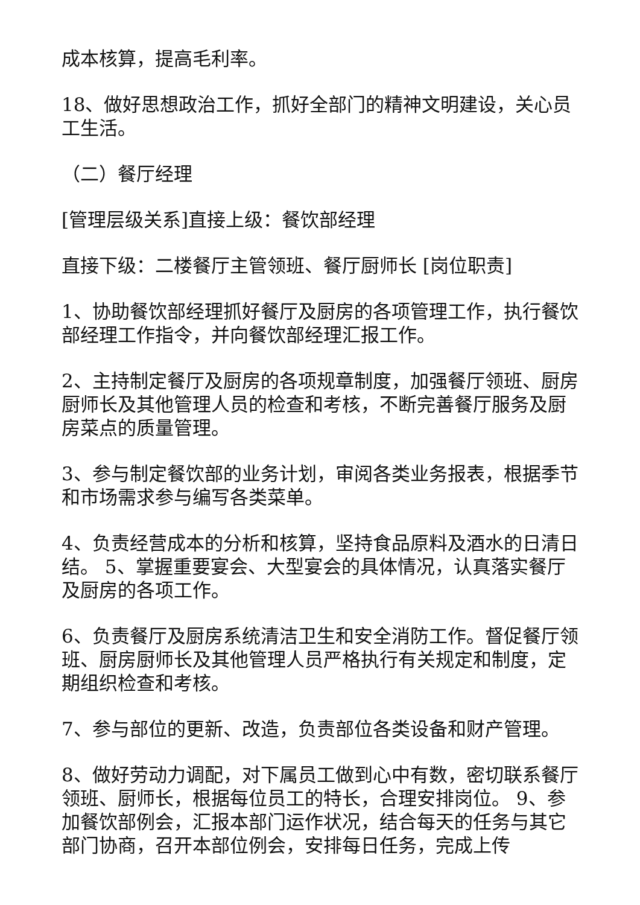成本核算，提高毛利率。
18、做好思想政治工作，抓好全部门的精神文明建设，关心员工生活。
（二）餐厅经理
[管理层级关系]直接上级：餐饮部经理
直接下级：二楼餐厅主管领班、餐厅厨师长 [岗位职责]
1、协助餐饮部经理抓好餐厅及厨房的各项管理工作，执行餐饮部经理工作指令，并向餐饮部经理汇报工作。
2、主持制定餐厅及厨房的各项规章制度，加强餐厅领班、厨房厨师长及其他管理人员的检查和考核，不断完善餐厅服务及厨房菜点的质量管理。
3、参与制定餐饮部的业务计划，审阅各类业务报表，根据季节和市场需求参与编写各类菜单。
4、负责经营成本的分析和核算，坚持食品原料及酒水的日清日结。 5、掌握重要宴会、大型宴会的具体情况，认真落实餐厅及厨房的各项工作。
6、负责餐厅及厨房系统清洁卫生和安全消防工作。督促餐厅领班、厨房厨师长及其他管理人员严格执行有关规定和制度，定期组织检查和考核。
7、参与部位的更新、改造，负责部位各类设备和财产管理。
8、做好劳动力调配，对下属员工做到心中有数，密切联系餐厅领班、厨师长，根据每位员工的特长，合理安排岗位。 9、参加餐饮部例会，汇报本部门运作状况，结合每天的任务与其它部门协商，召开本部位例会，安排每日任务，完成上传